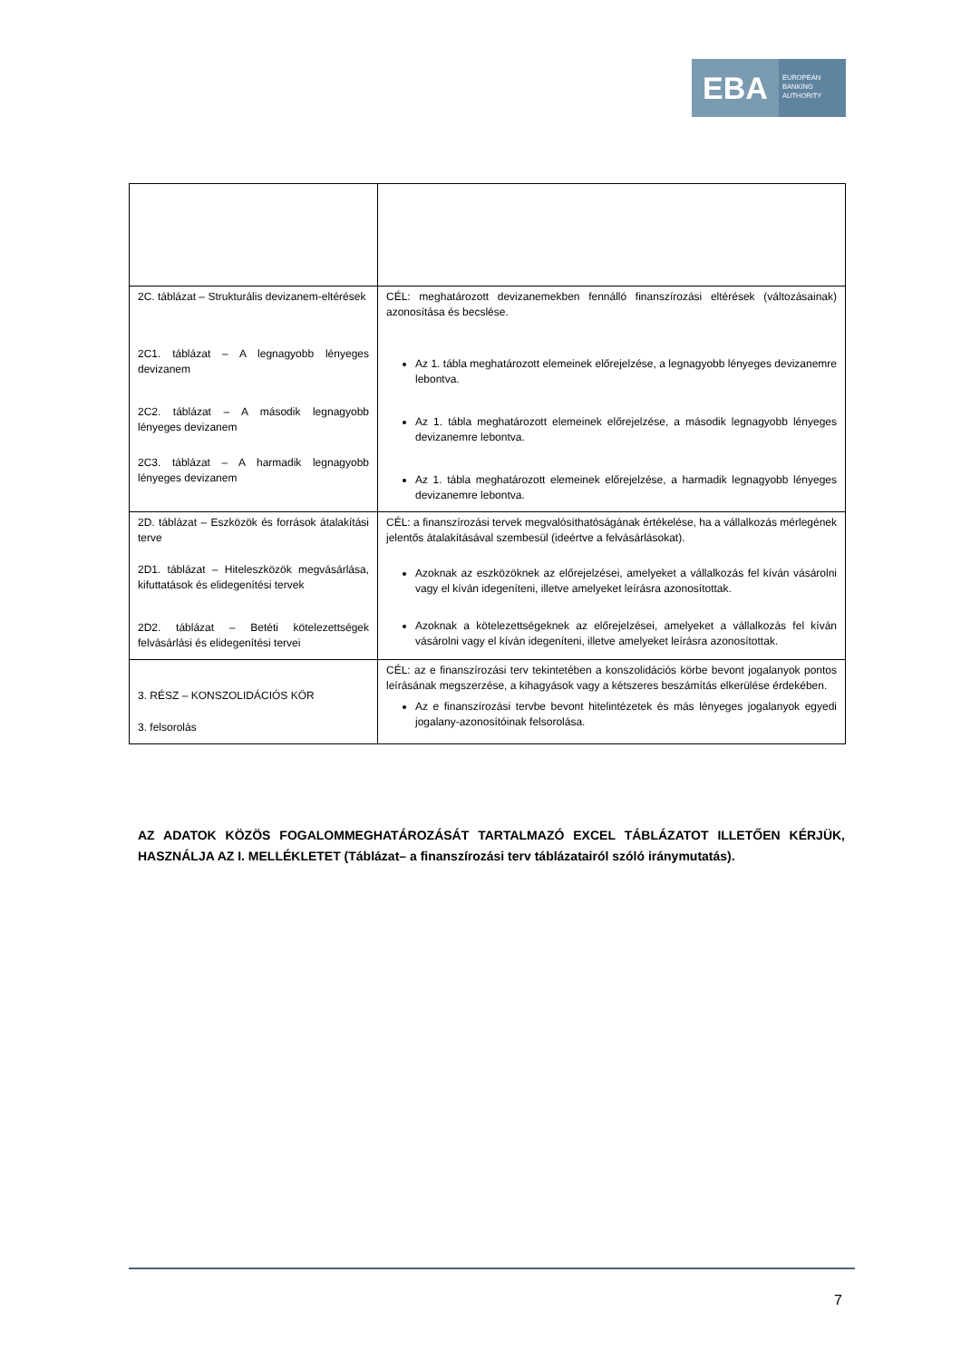EBA
EUROPEAN
BANKING
AUTHORITY
| 2C. táblázat – Strukturális devizanem-eltérések 2C1. táblázat – A legnagyobb lényeges devizanem 2C2. táblázat – A második legnagyobb lényeges devizanem 2C3. táblázat – A harmadik legnagyobb lényeges devizanem | CÉL: meghatározott devizanemekben fennálló finanszírozási eltérések (változásainak) azonosítása és becslése. Az 1. tábla meghatározott elemeinek előrejelzése, a legnagyobb lényeges devizanemre lebontva. Az 1. tábla meghatározott elemeinek előrejelzése, a második legnagyobb lényeges devizanemre lebontva. Az 1. tábla meghatározott elemeinek előrejelzése, a harmadik legnagyobb lényeges devizanemre lebontva. |
| 2D. táblázat – Eszközök és források átalakítási terve 2D1. táblázat – Hiteleszközök megvásárlása, kifuttatások és elidegenítési tervek 2D2. táblázat – Betéti kötelezettségek felvásárlási és elidegenítési tervei | CÉL: a finanszírozási tervek megvalósíthatóságának értékelése, ha a vállalkozás mérlegének jelentős átalakításával szembesül (ideértve a felvásárlásokat). Azoknak az eszközöknek az előrejelzései, amelyeket a vállalkozás fel kíván vásárolni vagy el kíván idegeníteni, illetve amelyeket leírásra azonosítottak. Azoknak a kötelezettségeknek az előrejelzései, amelyeket a vállalkozás fel kíván vásárolni vagy el kíván idegeníteni, illetve amelyeket leírásra azonosítottak. |
| 3. RÉSZ – KONSZOLIDÁCIÓS KÖR 3. felsorolás | CÉL: az e finanszírozási terv tekintetében a konszolidációs körbe bevont jogalanyok pontos leírásának megszerzése, a kihagyások vagy a kétszeres beszámítás elkerülése érdekében. Az e finanszírozási tervbe bevont hitelintézetek és más lényeges jogalanyok egyedi jogalany-azonosítóinak felsorolása. |
AZ ADATOK KÖZÖS FOGALOMMEGHATÁROZÁSÁT TARTALMAZÓ EXCEL TÁBLÁZATOT ILLETŐEN KÉRJÜK, HASZNÁLJA AZ I. MELLÉKLETET (Táblázat– a finanszírozási terv táblázatairól szóló iránymutatás).
7